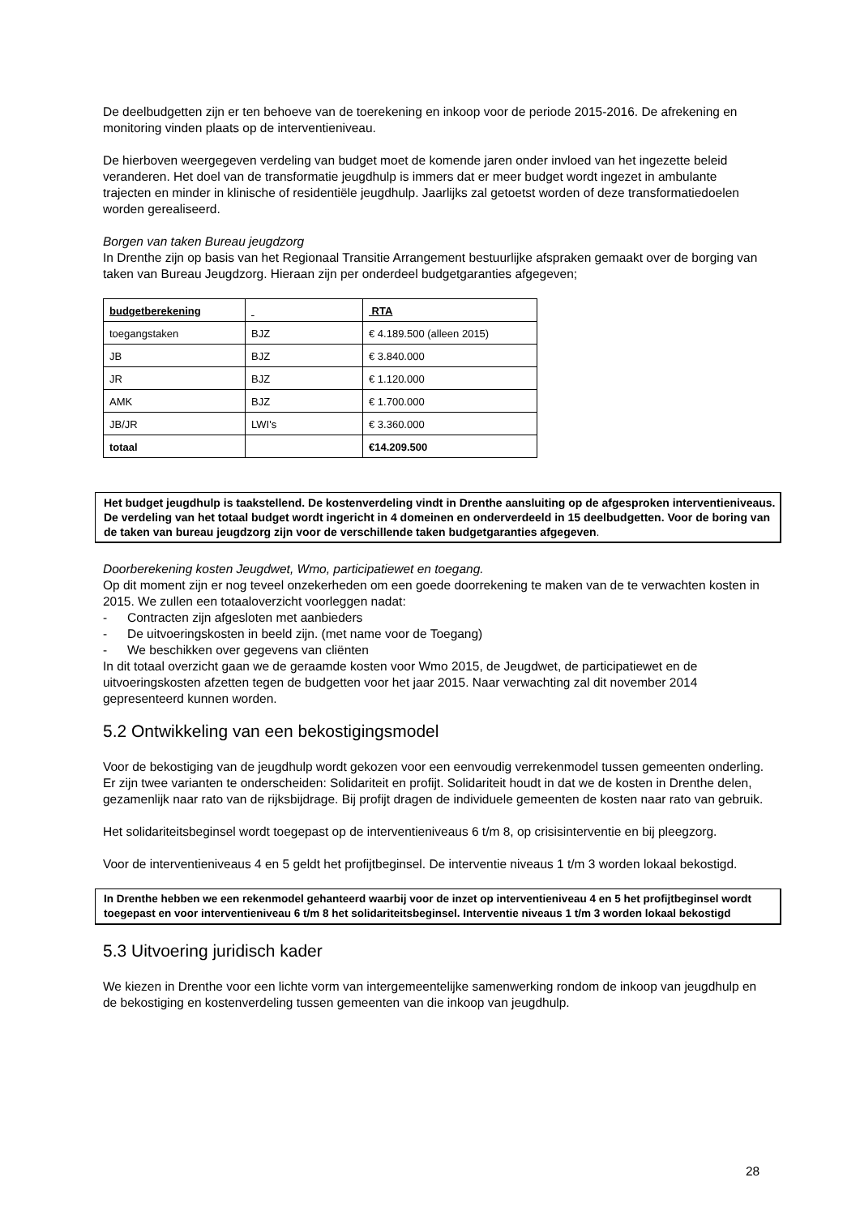De deelbudgetten zijn er ten behoeve van de toerekening en inkoop voor de periode 2015-2016. De afrekening en monitoring vinden plaats op de interventieniveau.
De hierboven weergegeven verdeling van budget moet de komende jaren onder invloed van het ingezette beleid veranderen. Het doel van de transformatie jeugdhulp is immers dat er meer budget wordt ingezet in ambulante trajecten en minder in klinische of residentiële jeugdhulp. Jaarlijks zal getoetst worden of deze transformatiedoelen worden gerealiseerd.
Borgen van taken Bureau jeugdzorg
In Drenthe zijn op basis van het Regionaal Transitie Arrangement bestuurlijke afspraken gemaakt over de borging van taken van Bureau Jeugdzorg. Hieraan zijn per onderdeel budgetgaranties afgegeven;
| budgetberekening | | RTA |
| toegangstaken | BJZ | € 4.189.500 (alleen 2015) |
| JB | BJZ | € 3.840.000 |
| JR | BJZ | € 1.120.000 |
| AMK | BJZ | € 1.700.000 |
| JB/JR | LWI's | € 3.360.000 |
| totaal | | €14.209.500 |
Het budget jeugdhulp is taakstellend. De kostenverdeling vindt in Drenthe aansluiting op de afgesproken interventieniveaus.
De verdeling van het totaal budget wordt ingericht in 4 domeinen en onderverdeeld in 15 deelbudgetten. Voor de boring van de taken van bureau jeugdzorg zijn voor de verschillende taken budgetgaranties afgegeven.
Doorberekening kosten Jeugdwet, Wmo, participatiewet en toegang.
Op dit moment zijn er nog teveel onzekerheden om een goede doorrekening te maken van de te verwachten kosten in 2015. We zullen een totaaloverzicht voorleggen nadat:
- Contracten zijn afgesloten met aanbieders
- De uitvoeringskosten in beeld zijn. (met name voor de Toegang)
- We beschikken over gegevens van cliënten
In dit totaal overzicht gaan we de geraamde kosten voor Wmo 2015, de Jeugdwet, de participatiewet en de uitvoeringskosten afzetten tegen de budgetten voor het jaar 2015. Naar verwachting zal dit november 2014 gepresenteerd kunnen worden.
5.2 Ontwikkeling van een bekostigingsmodel
Voor de bekostiging van de jeugdhulp wordt gekozen voor een eenvoudig verrekenmodel tussen gemeenten onderling. Er zijn twee varianten te onderscheiden: Solidariteit en profijt. Solidariteit houdt in dat we de kosten in Drenthe delen, gezamenlijk naar rato van de rijksbijdrage. Bij profijt dragen de individuele gemeenten de kosten naar rato van gebruik.
Het solidariteitsbeginsel wordt toegepast op de interventieniveaus 6 t/m 8, op crisisinterventie en bij pleegzorg.
Voor de interventieniveaus 4 en 5 geldt het profijtbeginsel. De interventie niveaus 1 t/m 3 worden lokaal bekostigd.
In Drenthe hebben we een rekenmodel gehanteerd waarbij voor de inzet op interventieniveau 4 en 5 het profijtbeginsel wordt toegepast en voor interventieniveau 6 t/m 8 het solidariteitsbeginsel. Interventie niveaus 1 t/m 3 worden lokaal bekostigd
5.3 Uitvoering juridisch kader
We kiezen in Drenthe voor een lichte vorm van intergemeentelijke samenwerking rondom de inkoop van jeugdhulp en de bekostiging en kostenverdeling tussen gemeenten van die inkoop van jeugdhulp.
28